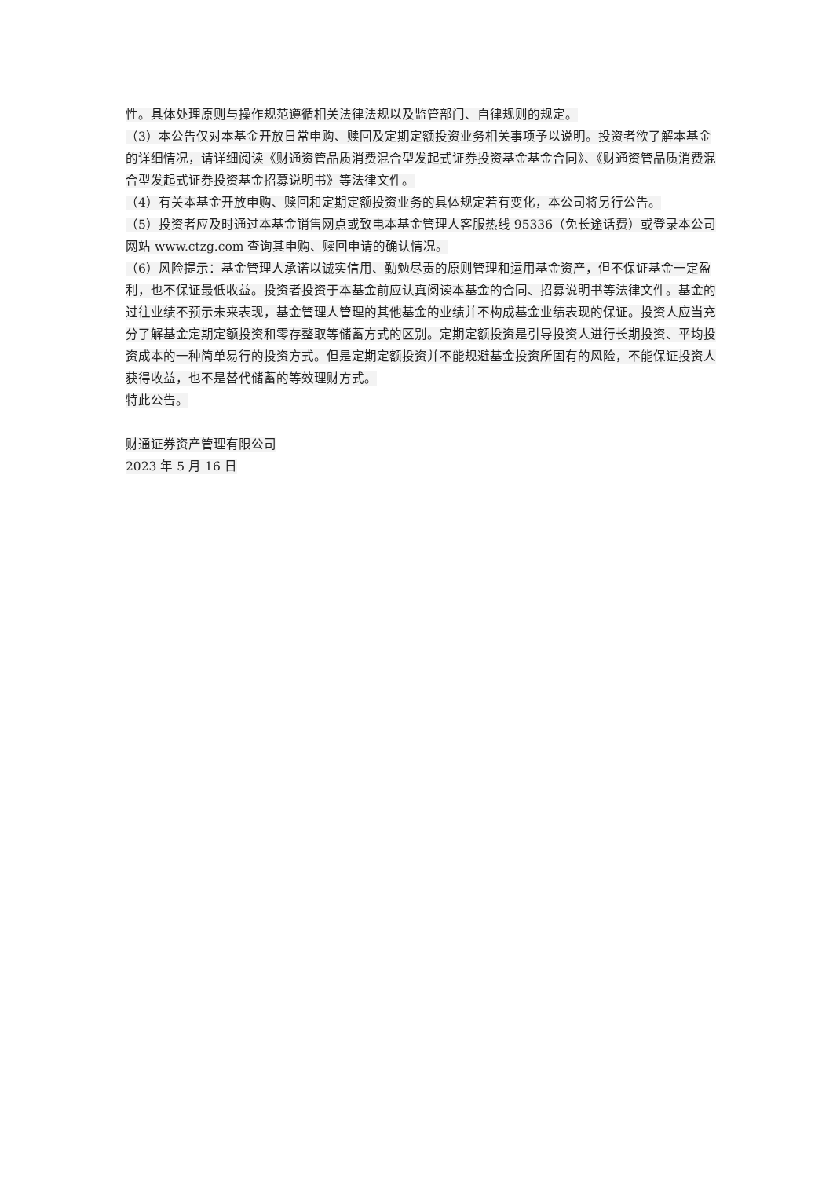性。具体处理原则与操作规范遵循相关法律法规以及监管部门、自律规则的规定。
（3）本公告仅对本基金开放日常申购、赎回及定期定额投资业务相关事项予以说明。投资者欲了解本基金的详细情况，请详细阅读《财通资管品质消费混合型发起式证券投资基金基金合同》、《财通资管品质消费混合型发起式证券投资基金招募说明书》等法律文件。
（4）有关本基金开放申购、赎回和定期定额投资业务的具体规定若有变化，本公司将另行公告。
（5）投资者应及时通过本基金销售网点或致电本基金管理人客服热线 95336（免长途话费）或登录本公司网站 www.ctzg.com 查询其申购、赎回申请的确认情况。
（6）风险提示：基金管理人承诺以诚实信用、勤勉尽责的原则管理和运用基金资产，但不保证基金一定盈利，也不保证最低收益。投资者投资于本基金前应认真阅读本基金的合同、招募说明书等法律文件。基金的过往业绩不预示未来表现，基金管理人管理的其他基金的业绩并不构成基金业绩表现的保证。投资人应当充分了解基金定期定额投资和零存整取等储蓄方式的区别。定期定额投资是引导投资人进行长期投资、平均投资成本的一种简单易行的投资方式。但是定期定额投资并不能规避基金投资所固有的风险，不能保证投资人获得收益，也不是替代储蓄的等效理财方式。
特此公告。
财通证券资产管理有限公司
2023 年 5 月 16 日